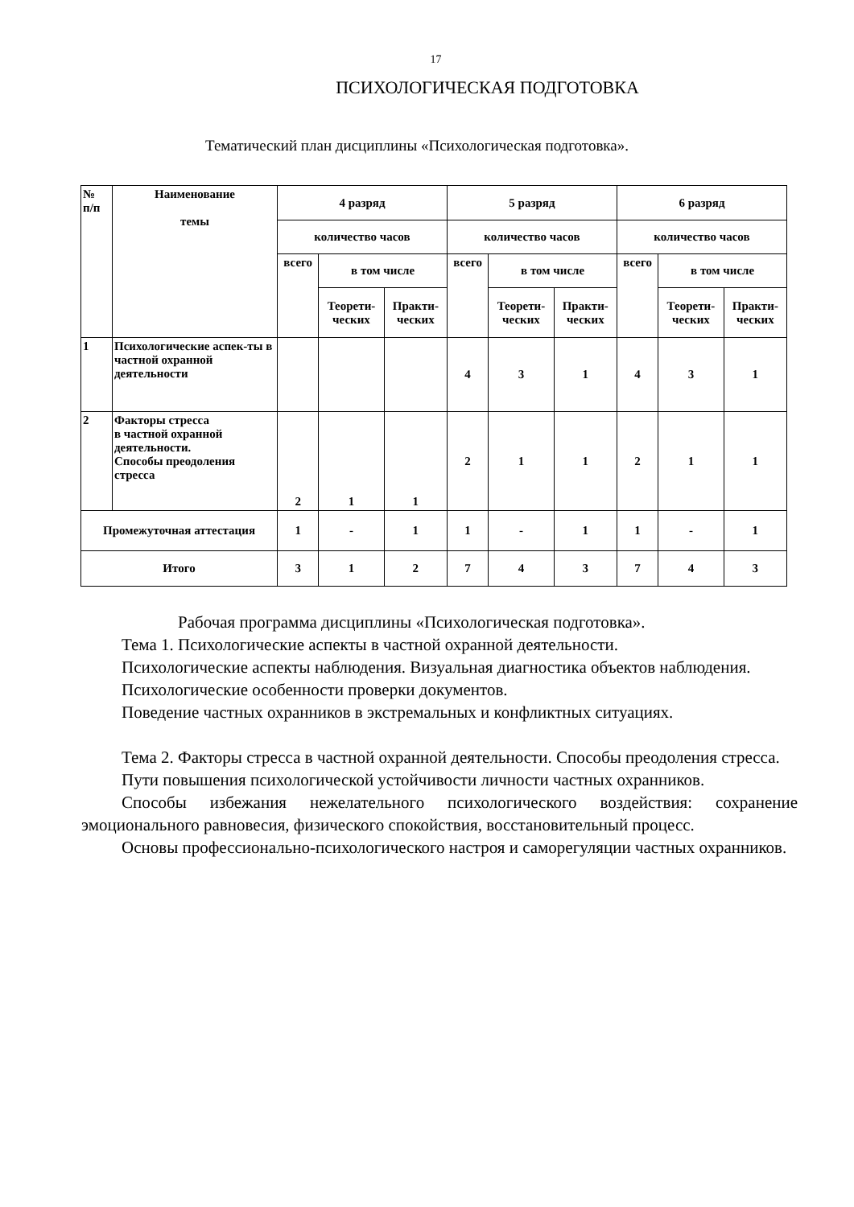17
ПСИХОЛОГИЧЕСКАЯ ПОДГОТОВКА
Тематический план дисциплины «Психологическая подготовка».
| № п/п | Наименование темы | 4 разряд | | | 5 разряд | | | 6 разряд | | |
| --- | --- | --- | --- | --- | --- | --- | --- | --- | --- | --- |
| | | количество часов | | | количество часов | | | количество часов | | |
| | | всего | в том числе | | всего | в том числе | | всего | в том числе | |
| | | | Теорети- ческих | Практи- ческих | | Теорети- ческих | Практи- ческих | | Теорети- ческих | Практи- ческих |
| 1 | Психологические аспек-ты в частной охранной деятельности | | | | 4 | 3 | 1 | 4 | 3 | 1 |
| 2 | Факторы стресса в частной охранной деятельности. Способы преодоления стресса | 2 | 1 | 1 | 2 | 1 | 1 | 2 | 1 | 1 |
| Промежуточная аттестация | | 1 | - | 1 | 1 | - | 1 | 1 | - | 1 |
| Итого | | 3 | 1 | 2 | 7 | 4 | 3 | 7 | 4 | 3 |
Рабочая программа дисциплины «Психологическая подготовка».
Тема 1. Психологические аспекты в частной охранной деятельности.
Психологические аспекты наблюдения. Визуальная диагностика объектов наблюдения.
Психологические особенности проверки документов.
Поведение частных охранников в экстремальных и конфликтных ситуациях.
Тема 2. Факторы стресса в частной охранной деятельности. Способы преодоления стресса.
Пути повышения психологической устойчивости личности частных охранников.
Способы избежания нежелательного психологического воздействия: сохранение эмоционального равновесия, физического спокойствия, восстановительный процесс.
Основы профессионально-психологического настроя и саморегуляции частных охранников.